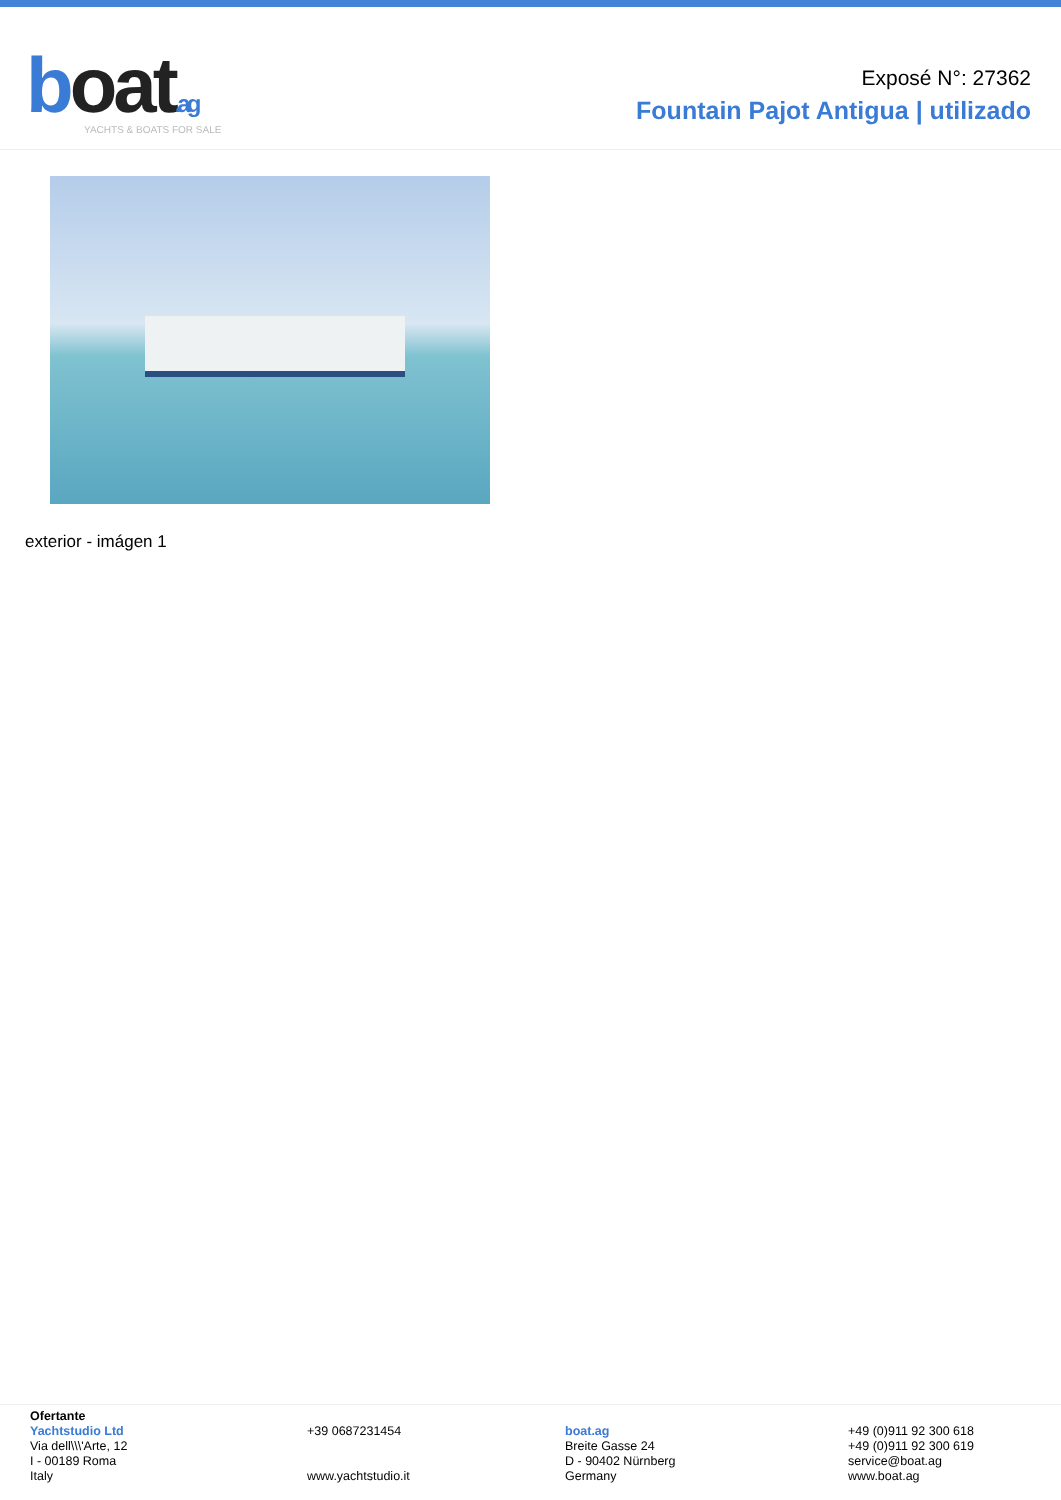boat.ag
YACHTS & BOATS FOR SALE
Exposé N°: 27362
Fountain Pajot Antigua | utilizado
exterior - imágen 1
Ofertante
Yachtstudio Ltd
Via dell\\\'Arte, 12
I - 00189 Roma
Italy
+39 0687231454
www.yachtstudio.it
boat.ag
Breite Gasse 24
D - 90402 Nürnberg
Germany
+49 (0)911 92 300 618
+49 (0)911 92 300 619
service@boat.ag
www.boat.ag